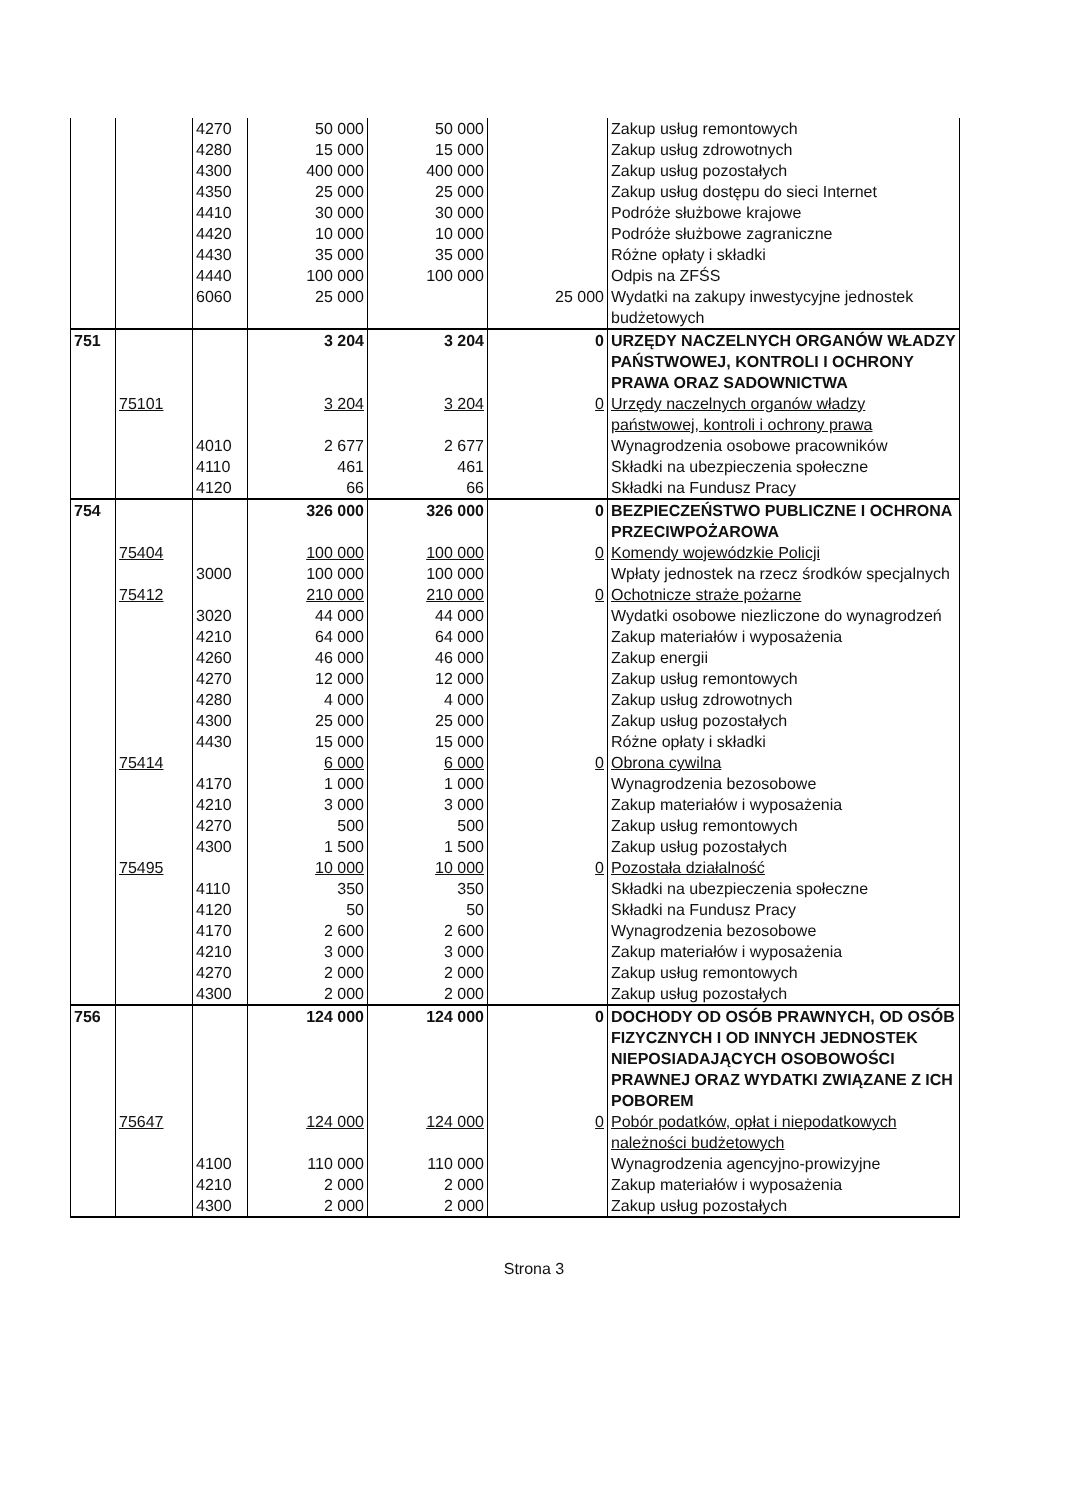| | | 4270 | 50 000 | 50 000 | | Zakup usług remontowych |
| | | 4280 | 15 000 | 15 000 | | Zakup usług zdrowotnych |
| | | 4300 | 400 000 | 400 000 | | Zakup usług pozostałych |
| | | 4350 | 25 000 | 25 000 | | Zakup usług dostępu do sieci Internet |
| | | 4410 | 30 000 | 30 000 | | Podróże służbowe krajowe |
| | | 4420 | 10 000 | 10 000 | | Podróże służbowe zagraniczne |
| | | 4430 | 35 000 | 35 000 | | Różne opłaty i składki |
| | | 4440 | 100 000 | 100 000 | | Odpis na ZFŚS |
| | | 6060 | 25 000 | | 25 000 | Wydatki na zakupy inwestycyjne jednostek budżetowych |
| 751 | | | 3 204 | 3 204 | 0 | URZĘDY NACZELNYCH ORGANÓW WŁADZY PAŃSTWOWEJ, KONTROLI I OCHRONY PRAWA ORAZ SADOWNICTWA |
| | 75101 | | 3 204 | 3 204 | 0 | Urzędy naczelnych organów władzy państwowej, kontroli i ochrony prawa |
| | | 4010 | 2 677 | 2 677 | | Wynagrodzenia osobowe pracowników |
| | | 4110 | 461 | 461 | | Składki na ubezpieczenia społeczne |
| | | 4120 | 66 | 66 | | Składki na Fundusz Pracy |
| 754 | | | 326 000 | 326 000 | 0 | BEZPIECZEŃSTWO PUBLICZNE I OCHRONA PRZECIWPOŻAROWA |
| | 75404 | | 100 000 | 100 000 | 0 | Komendy wojewódzkie Policji |
| | | 3000 | 100 000 | 100 000 | | Wpłaty jednostek na rzecz środków specjalnych |
| | 75412 | | 210 000 | 210 000 | 0 | Ochotnicze straże pożarne |
| | | 3020 | 44 000 | 44 000 | | Wydatki osobowe niezliczone do wynagrodzeń |
| | | 4210 | 64 000 | 64 000 | | Zakup materiałów i wyposażenia |
| | | 4260 | 46 000 | 46 000 | | Zakup energii |
| | | 4270 | 12 000 | 12 000 | | Zakup usług remontowych |
| | | 4280 | 4 000 | 4 000 | | Zakup usług zdrowotnych |
| | | 4300 | 25 000 | 25 000 | | Zakup usług pozostałych |
| | | 4430 | 15 000 | 15 000 | | Różne opłaty i składki |
| | 75414 | | 6 000 | 6 000 | 0 | Obrona cywilna |
| | | 4170 | 1 000 | 1 000 | | Wynagrodzenia bezosobowe |
| | | 4210 | 3 000 | 3 000 | | Zakup materiałów i wyposażenia |
| | | 4270 | 500 | 500 | | Zakup usług remontowych |
| | | 4300 | 1 500 | 1 500 | | Zakup usług pozostałych |
| | 75495 | | 10 000 | 10 000 | 0 | Pozostała działalność |
| | | 4110 | 350 | 350 | | Składki na ubezpieczenia społeczne |
| | | 4120 | 50 | 50 | | Składki na Fundusz Pracy |
| | | 4170 | 2 600 | 2 600 | | Wynagrodzenia bezosobowe |
| | | 4210 | 3 000 | 3 000 | | Zakup materiałów i wyposażenia |
| | | 4270 | 2 000 | 2 000 | | Zakup usług remontowych |
| | | 4300 | 2 000 | 2 000 | | Zakup usług pozostałych |
| 756 | | | 124 000 | 124 000 | 0 | DOCHODY OD OSÓB PRAWNYCH, OD OSÓB FIZYCZNYCH I OD INNYCH JEDNOSTEK NIEPOSIADAJĄCYCH OSOBOWOŚCI PRAWNEJ ORAZ WYDATKI ZWIĄZANE Z ICH POBOREM |
| | 75647 | | 124 000 | 124 000 | 0 | Pobór podatków, opłat i niepodatkowych należności budżetowych |
| | | 4100 | 110 000 | 110 000 | | Wynagrodzenia agencyjno-prowizyjne |
| | | 4210 | 2 000 | 2 000 | | Zakup materiałów i wyposażenia |
| | | 4300 | 2 000 | 2 000 | | Zakup usług pozostałych |
Strona 3